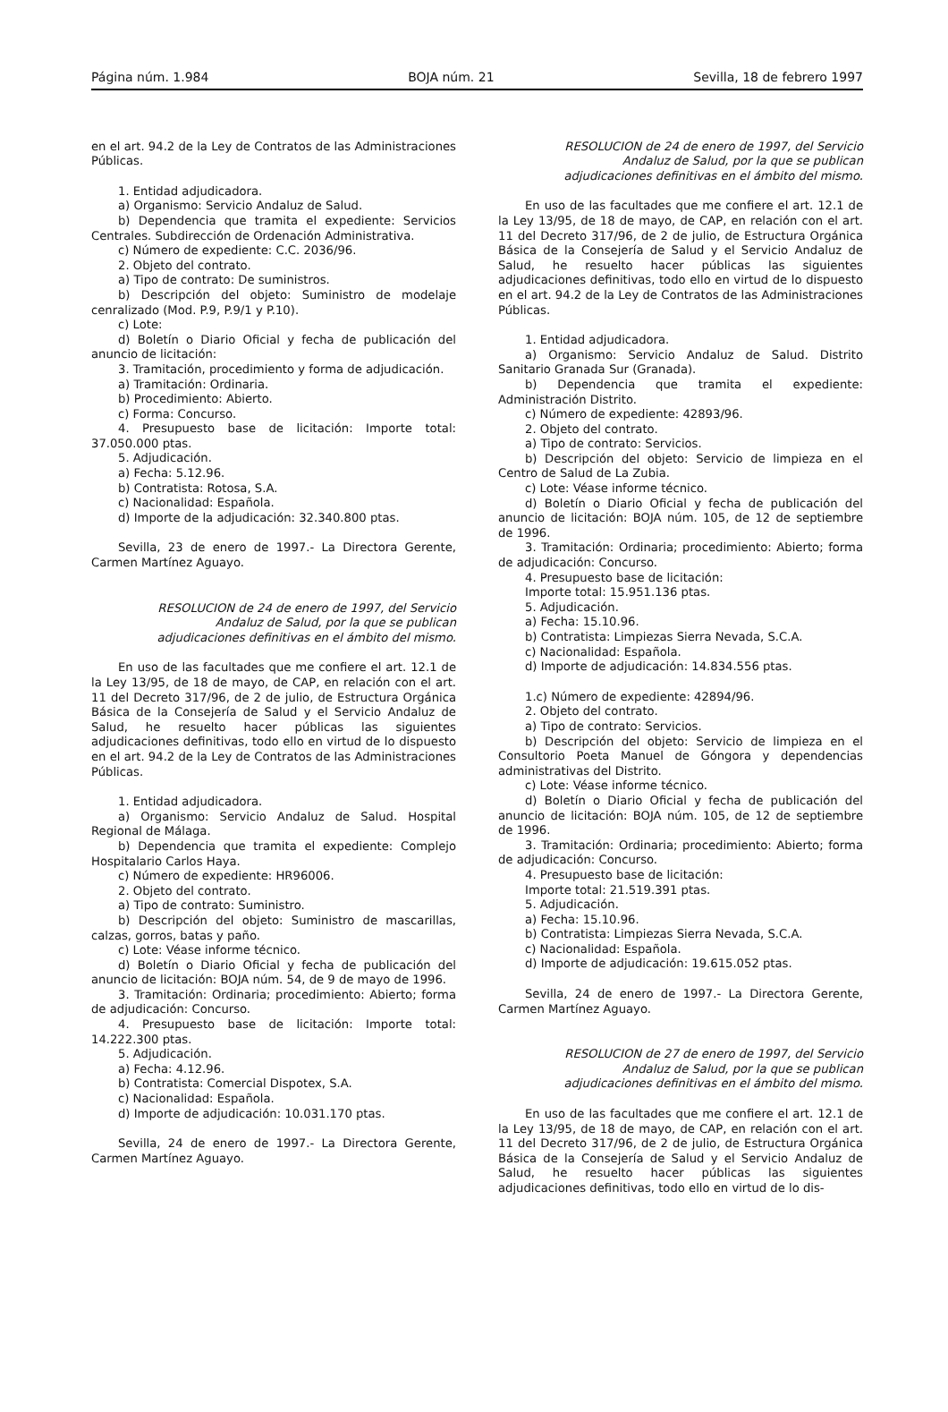Página núm. 1.984 BOJA núm. 21 Sevilla, 18 de febrero 1997
en el art. 94.2 de la Ley de Contratos de las Administraciones Públicas.
1. Entidad adjudicadora.
a) Organismo: Servicio Andaluz de Salud.
b) Dependencia que tramita el expediente: Servicios Centrales. Subdirección de Ordenación Administrativa.
c) Número de expediente: C.C. 2036/96.
2. Objeto del contrato.
a) Tipo de contrato: De suministros.
b) Descripción del objeto: Suministro de modelaje cenralizado (Mod. P.9, P.9/1 y P.10).
c) Lote:
d) Boletín o Diario Oficial y fecha de publicación del anuncio de licitación:
3. Tramitación, procedimiento y forma de adjudicación.
a) Tramitación: Ordinaria.
b) Procedimiento: Abierto.
c) Forma: Concurso.
4. Presupuesto base de licitación: Importe total: 37.050.000 ptas.
5. Adjudicación.
a) Fecha: 5.12.96.
b) Contratista: Rotosa, S.A.
c) Nacionalidad: Española.
d) Importe de la adjudicación: 32.340.800 ptas.
Sevilla, 23 de enero de 1997.- La Directora Gerente, Carmen Martínez Aguayo.
RESOLUCION de 24 de enero de 1997, del Servicio Andaluz de Salud, por la que se publican adjudicaciones definitivas en el ámbito del mismo.
En uso de las facultades que me confiere el art. 12.1 de la Ley 13/95, de 18 de mayo, de CAP, en relación con el art. 11 del Decreto 317/96, de 2 de julio, de Estructura Orgánica Básica de la Consejería de Salud y el Servicio Andaluz de Salud, he resuelto hacer públicas las siguientes adjudicaciones definitivas, todo ello en virtud de lo dispuesto en el art. 94.2 de la Ley de Contratos de las Administraciones Públicas.
1. Entidad adjudicadora.
a) Organismo: Servicio Andaluz de Salud. Hospital Regional de Málaga.
b) Dependencia que tramita el expediente: Complejo Hospitalario Carlos Haya.
c) Número de expediente: HR96006.
2. Objeto del contrato.
a) Tipo de contrato: Suministro.
b) Descripción del objeto: Suministro de mascarillas, calzas, gorros, batas y paño.
c) Lote: Véase informe técnico.
d) Boletín o Diario Oficial y fecha de publicación del anuncio de licitación: BOJA núm. 54, de 9 de mayo de 1996.
3. Tramitación: Ordinaria; procedimiento: Abierto; forma de adjudicación: Concurso.
4. Presupuesto base de licitación: Importe total: 14.222.300 ptas.
5. Adjudicación.
a) Fecha: 4.12.96.
b) Contratista: Comercial Dispotex, S.A.
c) Nacionalidad: Española.
d) Importe de adjudicación: 10.031.170 ptas.
Sevilla, 24 de enero de 1997.- La Directora Gerente, Carmen Martínez Aguayo.
RESOLUCION de 24 de enero de 1997, del Servicio Andaluz de Salud, por la que se publican adjudicaciones definitivas en el ámbito del mismo.
En uso de las facultades que me confiere el art. 12.1 de la Ley 13/95, de 18 de mayo, de CAP, en relación con el art. 11 del Decreto 317/96, de 2 de julio, de Estructura Orgánica Básica de la Consejería de Salud y el Servicio Andaluz de Salud, he resuelto hacer públicas las siguientes adjudicaciones definitivas, todo ello en virtud de lo dispuesto en el art. 94.2 de la Ley de Contratos de las Administraciones Públicas.
1. Entidad adjudicadora.
a) Organismo: Servicio Andaluz de Salud. Distrito Sanitario Granada Sur (Granada).
b) Dependencia que tramita el expediente: Administración Distrito.
c) Número de expediente: 42893/96.
2. Objeto del contrato.
a) Tipo de contrato: Servicios.
b) Descripción del objeto: Servicio de limpieza en el Centro de Salud de La Zubia.
c) Lote: Véase informe técnico.
d) Boletín o Diario Oficial y fecha de publicación del anuncio de licitación: BOJA núm. 105, de 12 de septiembre de 1996.
3. Tramitación: Ordinaria; procedimiento: Abierto; forma de adjudicación: Concurso.
4. Presupuesto base de licitación:
Importe total: 15.951.136 ptas.
5. Adjudicación.
a) Fecha: 15.10.96.
b) Contratista: Limpiezas Sierra Nevada, S.C.A.
c) Nacionalidad: Española.
d) Importe de adjudicación: 14.834.556 ptas.
1.c) Número de expediente: 42894/96.
2. Objeto del contrato.
a) Tipo de contrato: Servicios.
b) Descripción del objeto: Servicio de limpieza en el Consultorio Poeta Manuel de Góngora y dependencias administrativas del Distrito.
c) Lote: Véase informe técnico.
d) Boletín o Diario Oficial y fecha de publicación del anuncio de licitación: BOJA núm. 105, de 12 de septiembre de 1996.
3. Tramitación: Ordinaria; procedimiento: Abierto; forma de adjudicación: Concurso.
4. Presupuesto base de licitación:
Importe total: 21.519.391 ptas.
5. Adjudicación.
a) Fecha: 15.10.96.
b) Contratista: Limpiezas Sierra Nevada, S.C.A.
c) Nacionalidad: Española.
d) Importe de adjudicación: 19.615.052 ptas.
Sevilla, 24 de enero de 1997.- La Directora Gerente, Carmen Martínez Aguayo.
RESOLUCION de 27 de enero de 1997, del Servicio Andaluz de Salud, por la que se publican adjudicaciones definitivas en el ámbito del mismo.
En uso de las facultades que me confiere el art. 12.1 de la Ley 13/95, de 18 de mayo, de CAP, en relación con el art. 11 del Decreto 317/96, de 2 de julio, de Estructura Orgánica Básica de la Consejería de Salud y el Servicio Andaluz de Salud, he resuelto hacer públicas las siguientes adjudicaciones definitivas, todo ello en virtud de lo dis-